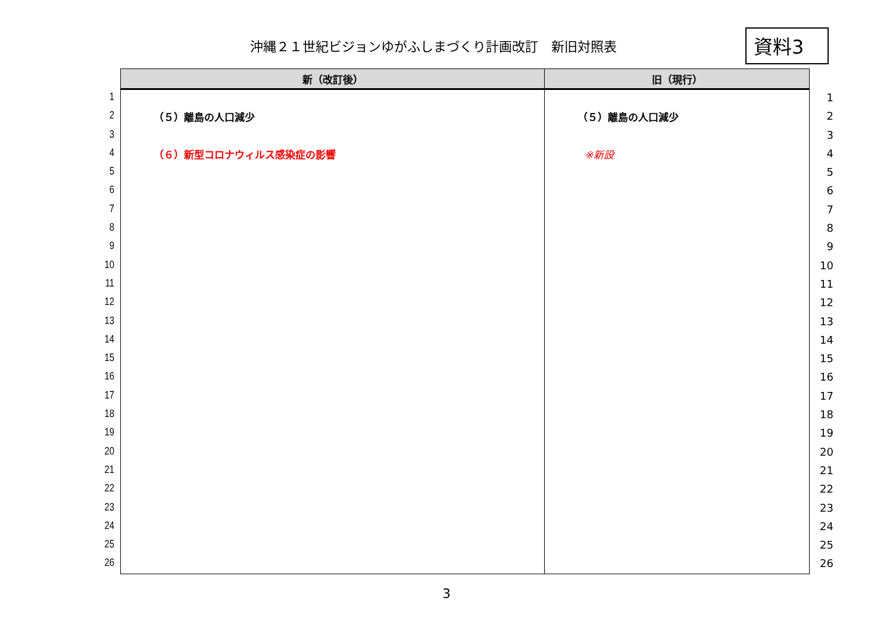沖縄２１世紀ビジョンゆがふしまづくり計画改訂　新旧対照表
資料3
1
2
3
4
5
6
7
8
9
10
11
12
13
14
15
16
17
18
19
20
21
22
23
24
25
26
| 新（改訂後） | 旧（現行） |
| --- | --- |
| （５）離島の人口減少 （６）新型コロナウィルス感染症の影響 | （５）離島の人口減少 ※新設 |
1
2
3
4
5
6
7
8
9
10
11
12
13
14
15
16
17
18
19
20
21
22
23
24
25
26
3